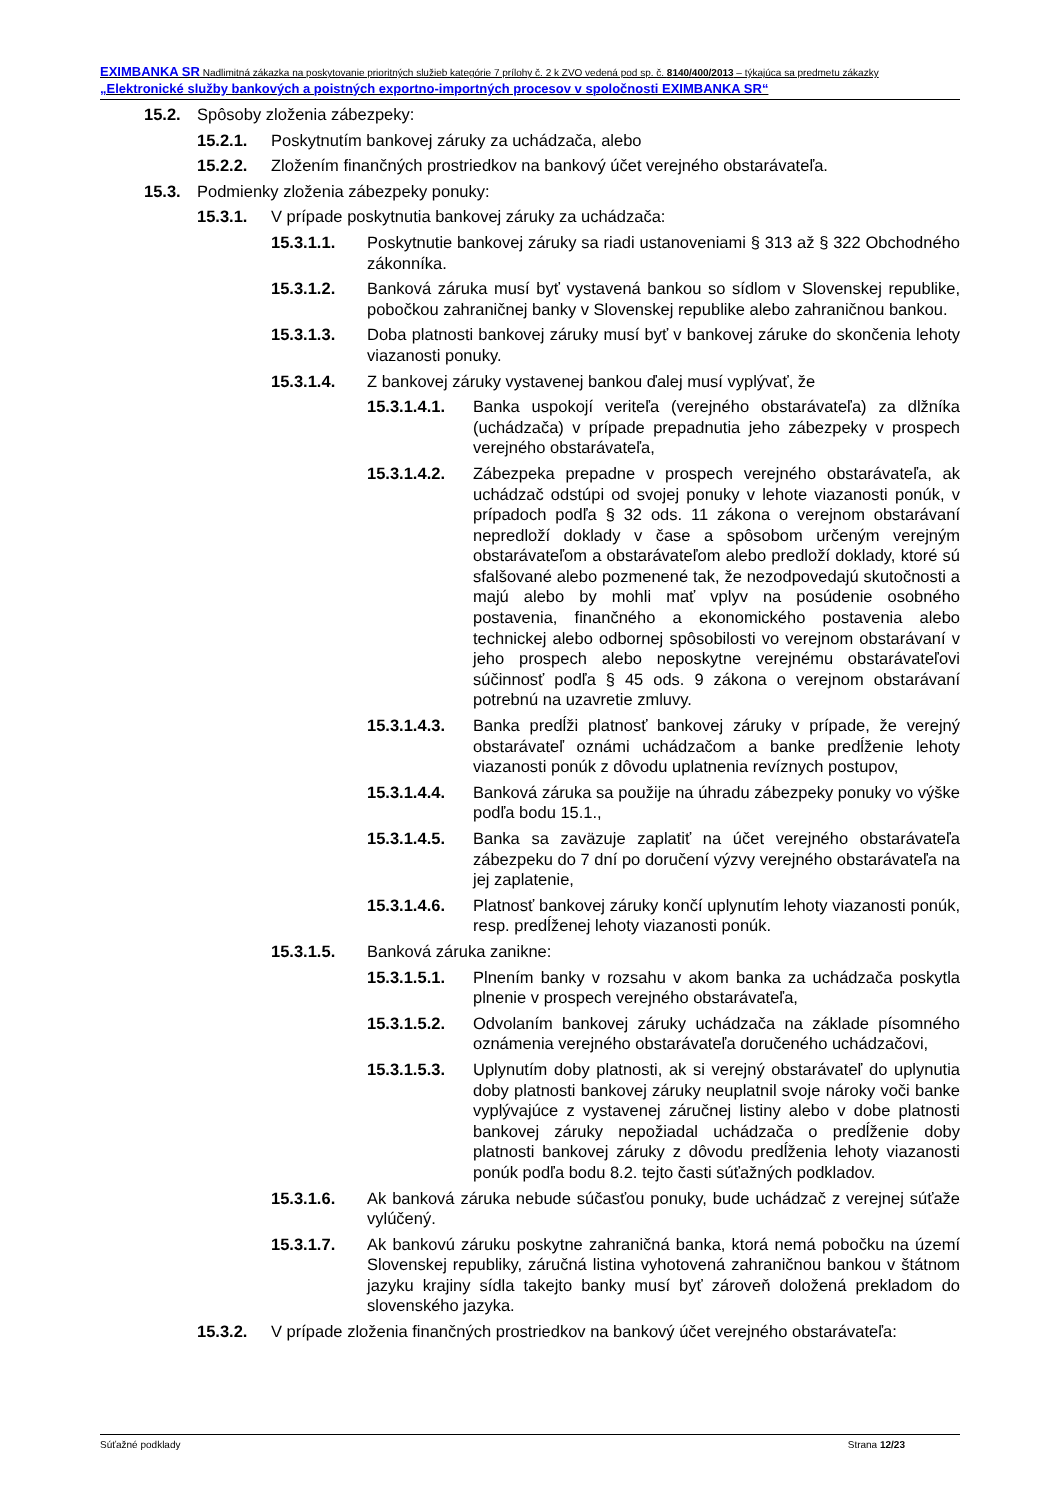EXIMBANKA SR Nadlimitná zákazka na poskytovanie prioritných služieb kategórie 7 prílohy č. 2 k ZVO vedená pod sp. č. 8140/400/2013 – týkajúca sa predmetu zákazky „Elektronické služby bankových a poistných exportno-importných procesov v spoločnosti EXIMBANKA SR“
15.2. Spôsoby zloženia zábezpeky:
15.2.1. Poskytnutím bankovej záruky za uchádzača, alebo
15.2.2. Zložením finančných prostriedkov na bankový účet verejného obstarávateľa.
15.3. Podmienky zloženia zábezpeky ponuky:
15.3.1. V prípade poskytnutia bankovej záruky za uchádzača:
15.3.1.1. Poskytnutie bankovej záruky sa riadi ustanoveniami § 313 až § 322 Obchodného zákonníka.
15.3.1.2. Banková záruka musí byť vystavená bankou so sídlom v Slovenskej republike, pobočkou zahraničnej banky v Slovenskej republike alebo zahraničnou bankou.
15.3.1.3. Doba platnosti bankovej záruky musí byť v bankovej záruke do skončenia lehoty viazanosti ponuky.
15.3.1.4. Z bankovej záruky vystavenej bankou ďalej musí vyplývať, že
15.3.1.4.1. Banka uspokojí veriteľa (verejného obstarávateľa) za dlžníka (uchádzača) v prípade prepadnutia jeho zábezpeky v prospech verejného obstarávateľa,
15.3.1.4.2. Zábezpeka prepadne v prospech verejného obstarávateľa, ak uchádzač odstúpi od svojej ponuky v lehote viazanosti ponúk, v prípadoch podľa § 32 ods. 11 zákona o verejnom obstarávaní nepredloží doklady v čase a spôsobom určeným verejným obstarávateľom a obstarávateľom alebo predloží doklady, ktoré sú sfalšované alebo pozmenené tak, že nezodpovedajú skutočnosti a majú alebo by mohli mať vplyv na posúdenie osobného postavenia, finančného a ekonomického postavenia alebo technickej alebo odbornej spôsobilosti vo verejnom obstarávaní v jeho prospech alebo neposkytne verejnému obstarávateľovi súčinnosť podľa § 45 ods. 9 zákona o verejnom obstarávaní potrebnú na uzavretie zmluvy.
15.3.1.4.3. Banka predĺži platnosť bankovej záruky v prípade, že verejný obstarávateľ oznámi uchádzačom a banke predĺženie lehoty viazanosti ponúk z dôvodu uplatnenia revíznych postupov,
15.3.1.4.4. Banková záruka sa použije na úhradu zábezpeky ponuky vo výške podľa bodu 15.1.,
15.3.1.4.5. Banka sa zaväzuje zaplatiť na účet verejného obstarávateľa zábezpeku do 7 dní po doručení výzvy verejného obstarávateľa na jej zaplatenie,
15.3.1.4.6. Platnosť bankovej záruky končí uplynutím lehoty viazanosti ponúk, resp. predĺženej lehoty viazanosti ponúk.
15.3.1.5. Banková záruka zanikne:
15.3.1.5.1. Plnením banky v rozsahu v akom banka za uchádzača poskytla plnenie v prospech verejného obstarávateľa,
15.3.1.5.2. Odvolaním bankovej záruky uchádzača na základe písomného oznámenia verejného obstarávateľa doručeného uchádzačovi,
15.3.1.5.3. Uplynutím doby platnosti, ak si verejný obstarávateľ do uplynutia doby platnosti bankovej záruky neuplatnil svoje nároky voči banke vyplývajúce z vystavenej záručnej listiny alebo v dobe platnosti bankovej záruky nepožiadal uchádzača o predĺženie doby platnosti bankovej záruky z dôvodu predĺženia lehoty viazanosti ponúk podľa bodu 8.2. tejto časti súťažných podkladov.
15.3.1.6. Ak banková záruka nebude súčasťou ponuky, bude uchádzač z verejnej súťaže vylúčený.
15.3.1.7. Ak bankovú záruku poskytne zahraničná banka, ktorá nemá pobočku na území Slovenskej republiky, záručná listina vyhotovená zahraničnou bankou v štátnom jazyku krajiny sídla takejto banky musí byť zároveň doložená prekladom do slovenského jazyka.
15.3.2. V prípade zloženia finančných prostriedkov na bankový účet verejného obstarávateľa:
Súťažné podklady Strana 12/23